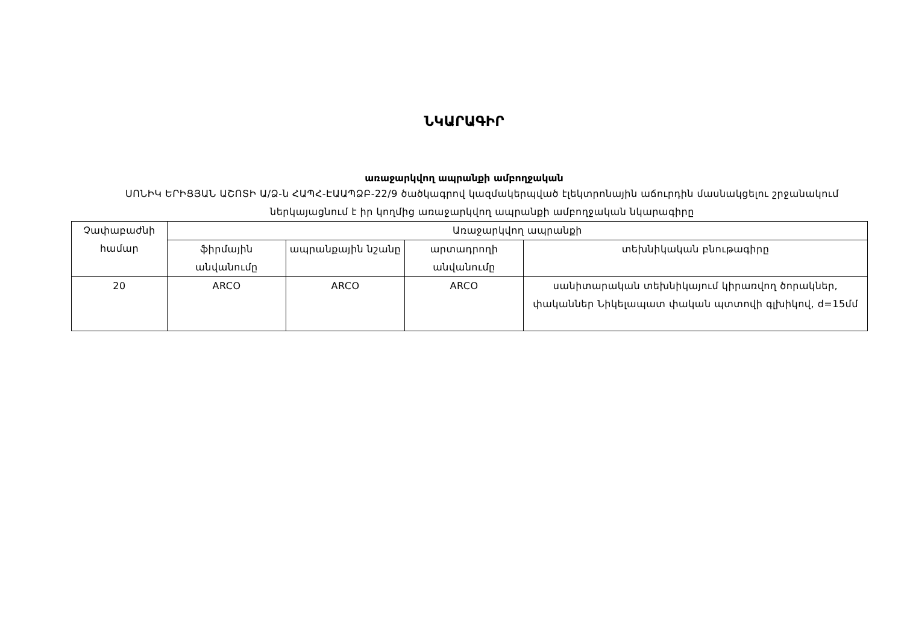ՆԿԱՐԱԳԻՐ
առաջարկվող ապրանքի ամբողջական
ՍՈՆԻԿ ԵՐԻՑՅԱՆ ԱՇՈՏԻ Ա/Ձ-ն ՀԱՊՀ-ԷԱԱՊՁԲ-22/9 ծածկագրով կազմակերպված էլեկտրոնային աճուրդին մասնակցելու շրջանակում ներկայացնում է իր կողմից առաջարկվող ապրանքի ամբողջական նկարագիրը
| Չափաբաժնի համար | Առաջարկվող ապրանքի | | | |
| --- | --- | --- | --- | --- |
| | ֆիրմային անվանումը | ապրանքային նշանը | արտադրողի անվանումը | տեխնիկական բնութագիրը |
| 20 | ARCO | ARCO | ARCO | սանիտարական տեխնիկայում կիրառվող ծորակներ, փականներ Նիկելապատ փական պտտովի գլխիկով, d=15մմ |